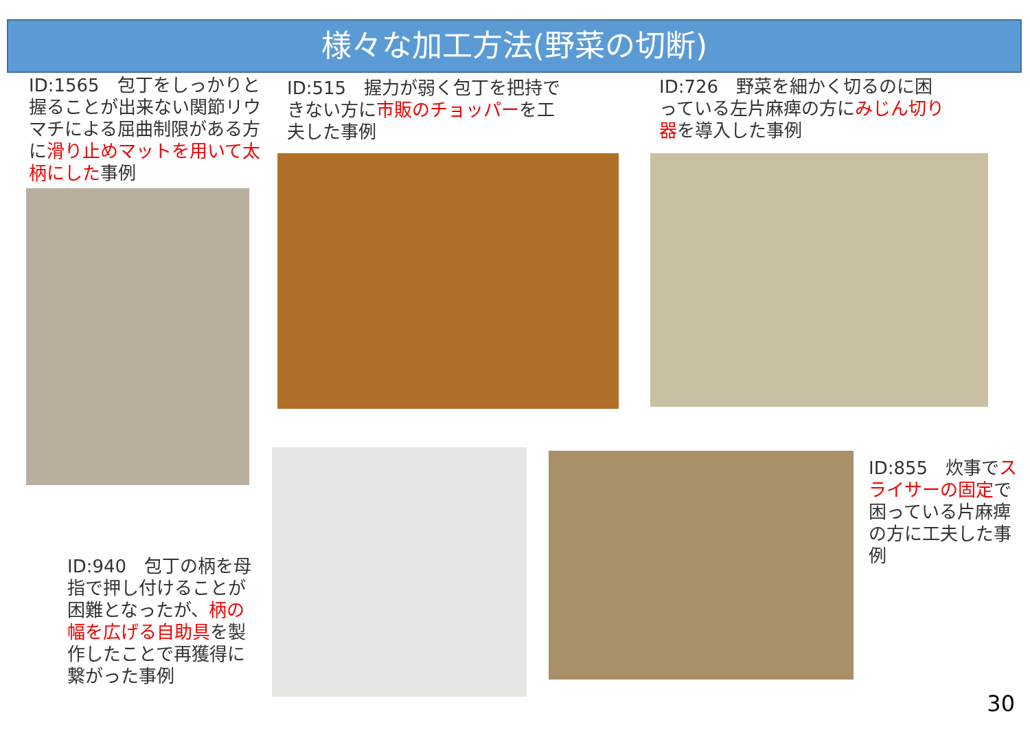様々な加工方法(野菜の切断)
ID:1565　包丁をしっかりと握ることが出来ない関節リウマチによる屈曲制限がある方に滑り止めマットを用いて太柄にした事例
ID:515　握力が弱く包丁を把持できない方に市販のチョッパーを工夫した事例
ID:726　野菜を細かく切るのに困っている左片麻痺の方にみじん切り器を導入した事例
ID:940　包丁の柄を母指で押し付けることが困難となったが、柄の幅を広げる自助具を製作したことで再獲得に繋がった事例
ID:855　炊事でスライサーの固定で困っている片麻痺の方に工夫した事例
30